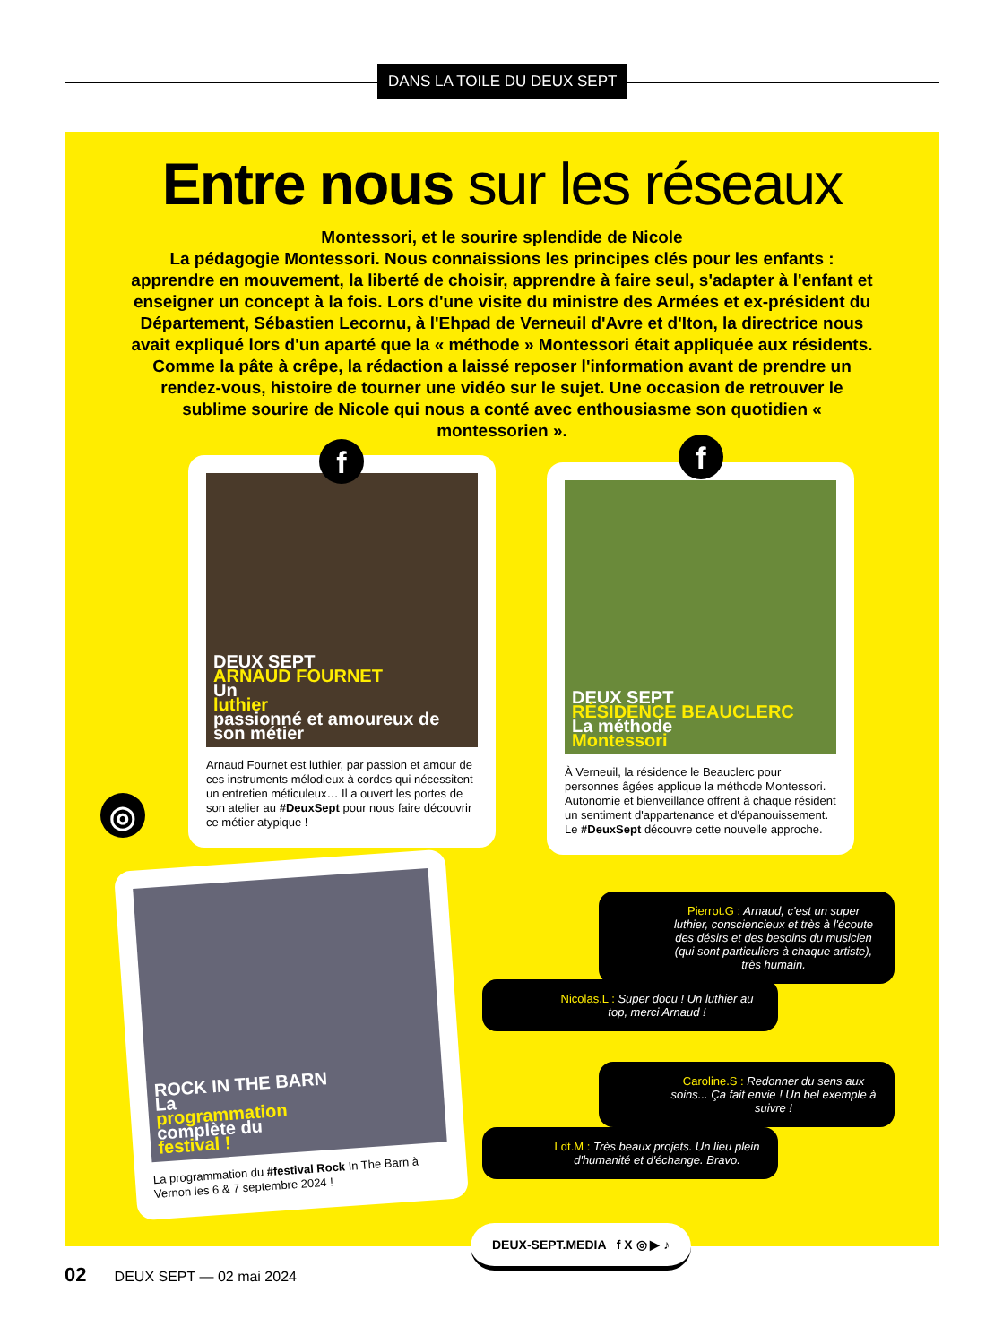DANS LA TOILE DU DEUX SEPT
Entre nous sur les réseaux
Montessori, et le sourire splendide de Nicole
La pédagogie Montessori. Nous connaissions les principes clés pour les enfants : apprendre en mouvement, la liberté de choisir, apprendre à faire seul, s'adapter à l'enfant et enseigner un concept à la fois. Lors d'une visite du ministre des Armées et ex-président du Département, Sébastien Lecornu, à l'Ehpad de Verneuil d'Avre et d'Iton, la directrice nous avait expliqué lors d'un aparté que la « méthode » Montessori était appliquée aux résidents. Comme la pâte à crêpe, la rédaction a laissé reposer l'information avant de prendre un rendez-vous, histoire de tourner une vidéo sur le sujet. Une occasion de retrouver le sublime sourire de Nicole qui nous a conté avec enthousiasme son quotidien « montessorien ».
DEUX SEPT
ARNAUD FOURNET
Un
luthier
passionné et amoureux de son métier
Arnaud Fournet est luthier, par passion et amour de ces instruments mélodieux à cordes qui nécessitent un entretien méticuleux… Il a ouvert les portes de son atelier au #DeuxSept pour nous faire découvrir ce métier atypique !
DEUX SEPT
RÉSIDENCE BEAUCLERC
La méthode
Montessori
À Verneuil, la résidence le Beauclerc pour personnes âgées applique la méthode Montessori. Autonomie et bienveillance offrent à chaque résident un sentiment d'appartenance et d'épanouissement. Le #DeuxSept découvre cette nouvelle approche.
f f
ROCK IN THE BARN
La
programmation
complète du
festival !
La programmation du #festival Rock In The Barn à Vernon les 6 & 7 septembre 2024 !
◎
Pierrot.G : Arnaud, c'est un super luthier, consciencieux et très à l'écoute des désirs et des besoins du musicien (qui sont particuliers à chaque artiste), très humain.
Nicolas.L : Super docu ! Un luthier au top, merci Arnaud !
Caroline.S : Redonner du sens aux soins... Ça fait envie ! Un bel exemple à suivre !
Ldt.M : Très beaux projets. Un lieu plein d'humanité et d'échange. Bravo.
DEUX-SEPT.MEDIA f X ◎ ▶ ♪
02 DEUX SEPT — 02 mai 2024